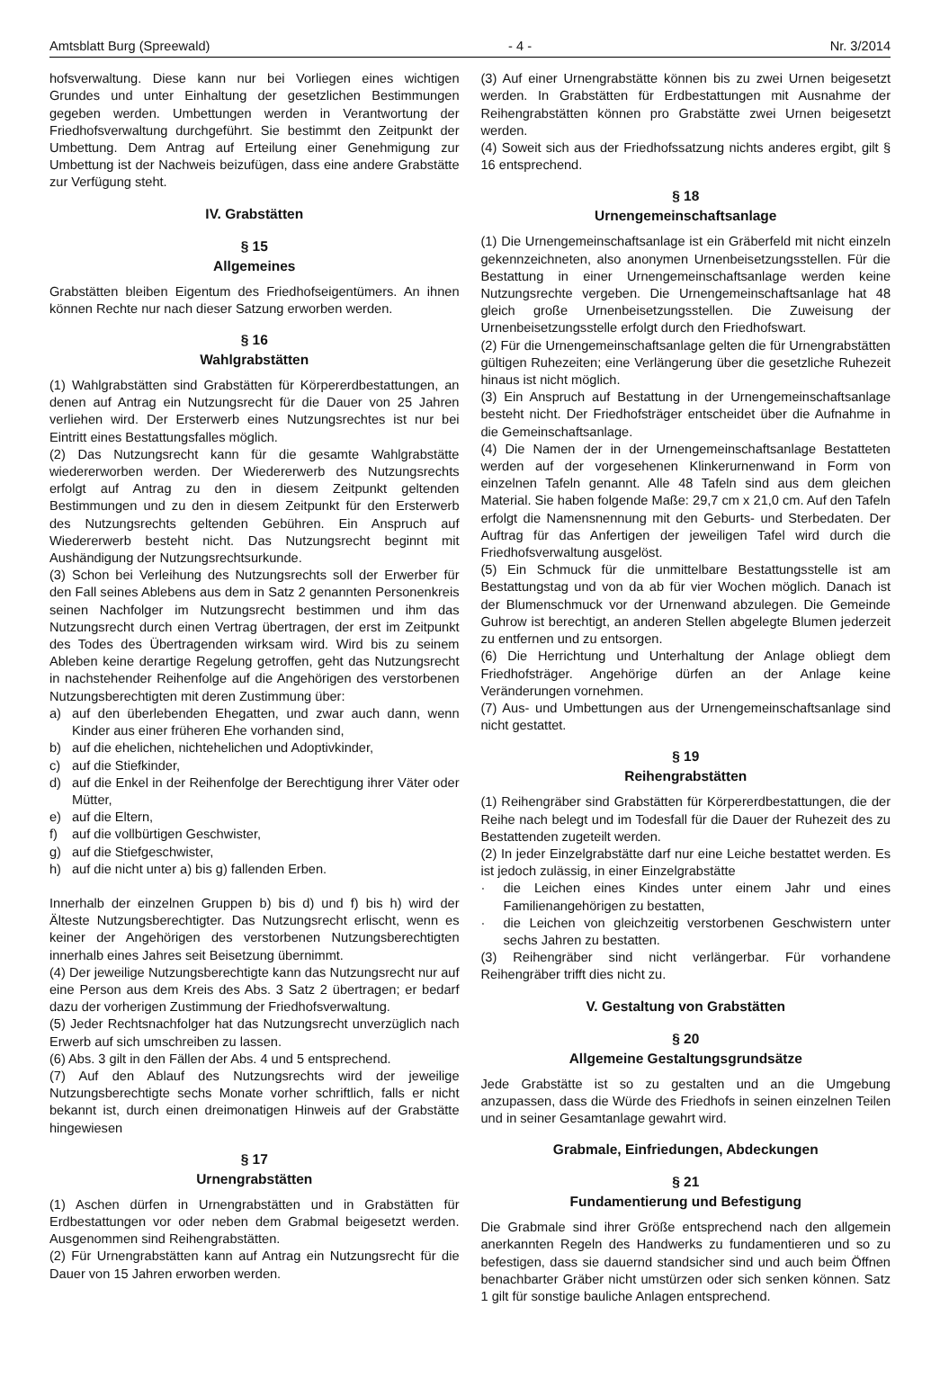Amtsblatt Burg (Spreewald) - 4 - Nr. 3/2014
hofsverwaltung. Diese kann nur bei Vorliegen eines wichtigen Grundes und unter Einhaltung der gesetzlichen Bestimmungen gegeben werden. Umbettungen werden in Verantwortung der Friedhofsverwaltung durchgeführt. Sie bestimmt den Zeitpunkt der Umbettung. Dem Antrag auf Erteilung einer Genehmigung zur Umbettung ist der Nachweis beizufügen, dass eine andere Grabstätte zur Verfügung steht.
IV. Grabstätten
§ 15
Allgemeines
Grabstätten bleiben Eigentum des Friedhofseigentümers. An ihnen können Rechte nur nach dieser Satzung erworben werden.
§ 16
Wahlgrabstätten
(1) Wahlgrabstätten sind Grabstätten für Körpererdbestattungen, an denen auf Antrag ein Nutzungsrecht für die Dauer von 25 Jahren verliehen wird. Der Ersterwerb eines Nutzungsrechtes ist nur bei Eintritt eines Bestattungsfalles möglich.
(2) Das Nutzungsrecht kann für die gesamte Wahlgrabstätte wiedererworben werden. Der Wiedererwerb des Nutzungsrechts erfolgt auf Antrag zu den in diesem Zeitpunkt geltenden Bestimmungen und zu den in diesem Zeitpunkt für den Ersterwerb des Nutzungsrechts geltenden Gebühren. Ein Anspruch auf Wiedererwerb besteht nicht. Das Nutzungsrecht beginnt mit Aushändigung der Nutzungsrechtsurkunde.
(3) Schon bei Verleihung des Nutzungsrechts soll der Erwerber für den Fall seines Ablebens aus dem in Satz 2 genannten Personenkreis seinen Nachfolger im Nutzungsrecht bestimmen und ihm das Nutzungsrecht durch einen Vertrag übertragen, der erst im Zeitpunkt des Todes des Übertragenden wirksam wird. Wird bis zu seinem Ableben keine derartige Regelung getroffen, geht das Nutzungsrecht in nachstehender Reihenfolge auf die Angehörigen des verstorbenen Nutzungsberechtigten mit deren Zustimmung über:
a) auf den überlebenden Ehegatten, und zwar auch dann, wenn Kinder aus einer früheren Ehe vorhanden sind,
b) auf die ehelichen, nichtehelichen und Adoptivkinder,
c) auf die Stiefkinder,
d) auf die Enkel in der Reihenfolge der Berechtigung ihrer Väter oder Mütter,
e) auf die Eltern,
f) auf die vollbürtigen Geschwister,
g) auf die Stiefgeschwister,
h) auf die nicht unter a) bis g) fallenden Erben.
Innerhalb der einzelnen Gruppen b) bis d) und f) bis h) wird der Älteste Nutzungsberechtigter. Das Nutzungsrecht erlischt, wenn es keiner der Angehörigen des verstorbenen Nutzungsberechtigten innerhalb eines Jahres seit Beisetzung übernimmt.
(4) Der jeweilige Nutzungsberechtigte kann das Nutzungsrecht nur auf eine Person aus dem Kreis des Abs. 3 Satz 2 übertragen; er bedarf dazu der vorherigen Zustimmung der Friedhofsverwaltung.
(5) Jeder Rechtsnachfolger hat das Nutzungsrecht unverzüglich nach Erwerb auf sich umschreiben zu lassen.
(6) Abs. 3 gilt in den Fällen der Abs. 4 und 5 entsprechend.
(7) Auf den Ablauf des Nutzungsrechts wird der jeweilige Nutzungsberechtigte sechs Monate vorher schriftlich, falls er nicht bekannt ist, durch einen dreimonatigen Hinweis auf der Grabstätte hingewiesen
§ 17
Urnengrabstätten
(1) Aschen dürfen in Urnengrabstätten und in Grabstätten für Erdbestattungen vor oder neben dem Grabmal beigesetzt werden. Ausgenommen sind Reihengrabstätten.
(2) Für Urnengrabstätten kann auf Antrag ein Nutzungsrecht für die Dauer von 15 Jahren erworben werden.
(3) Auf einer Urnengrabstätte können bis zu zwei Urnen beigesetzt werden. In Grabstätten für Erdbestattungen mit Ausnahme der Reihengrabstätten können pro Grabstätte zwei Urnen beigesetzt werden.
(4) Soweit sich aus der Friedhofssatzung nichts anderes ergibt, gilt § 16 entsprechend.
§ 18
Urnengemeinschaftsanlage
(1) Die Urnengemeinschaftsanlage ist ein Gräberfeld mit nicht einzeln gekennzeichneten, also anonymen Urnenbeisetzungsstellen. Für die Bestattung in einer Urnengemeinschaftsanlage werden keine Nutzungsrechte vergeben. Die Urnengemeinschaftsanlage hat 48 gleich große Urnenbeisetzungsstellen. Die Zuweisung der Urnenbeisetzungsstelle erfolgt durch den Friedhofswart.
(2) Für die Urnengemeinschaftsanlage gelten die für Urnengrabstätten gültigen Ruhezeiten; eine Verlängerung über die gesetzliche Ruhezeit hinaus ist nicht möglich.
(3) Ein Anspruch auf Bestattung in der Urnengemeinschaftsanlage besteht nicht. Der Friedhofsträger entscheidet über die Aufnahme in die Gemeinschaftsanlage.
(4) Die Namen der in der Urnengemeinschaftsanlage Bestatteten werden auf der vorgesehenen Klinkerurnenwand in Form von einzelnen Tafeln genannt. Alle 48 Tafeln sind aus dem gleichen Material. Sie haben folgende Maße: 29,7 cm x 21,0 cm. Auf den Tafeln erfolgt die Namensnennung mit den Geburts- und Sterbedaten. Der Auftrag für das Anfertigen der jeweiligen Tafel wird durch die Friedhofsverwaltung ausgelöst.
(5) Ein Schmuck für die unmittelbare Bestattungsstelle ist am Bestattungstag und von da ab für vier Wochen möglich. Danach ist der Blumenschmuck vor der Urnenwand abzulegen. Die Gemeinde Guhrow ist berechtigt, an anderen Stellen abgelegte Blumen jederzeit zu entfernen und zu entsorgen.
(6) Die Herrichtung und Unterhaltung der Anlage obliegt dem Friedhofsträger. Angehörige dürfen an der Anlage keine Veränderungen vornehmen.
(7) Aus- und Umbettungen aus der Urnengemeinschaftsanlage sind nicht gestattet.
§ 19
Reihengrabstätten
(1) Reihengräber sind Grabstätten für Körpererdbestattungen, die der Reihe nach belegt und im Todesfall für die Dauer der Ruhezeit des zu Bestattenden zugeteilt werden.
(2) In jeder Einzelgrabstätte darf nur eine Leiche bestattet werden. Es ist jedoch zulässig, in einer Einzelgrabstätte
· die Leichen eines Kindes unter einem Jahr und eines Familienangehörigen zu bestatten,
· die Leichen von gleichzeitig verstorbenen Geschwistern unter sechs Jahren zu bestatten.
(3) Reihengräber sind nicht verlängerbar. Für vorhandene Reihengräber trifft dies nicht zu.
V. Gestaltung von Grabstätten
§ 20
Allgemeine Gestaltungsgrundsätze
Jede Grabstätte ist so zu gestalten und an die Umgebung anzupassen, dass die Würde des Friedhofs in seinen einzelnen Teilen und in seiner Gesamtanlage gewahrt wird.
Grabmale, Einfriedungen, Abdeckungen
§ 21
Fundamentierung und Befestigung
Die Grabmale sind ihrer Größe entsprechend nach den allgemein anerkannten Regeln des Handwerks zu fundamentieren und so zu befestigen, dass sie dauernd standsicher sind und auch beim Öffnen benachbarter Gräber nicht umstürzen oder sich senken können. Satz 1 gilt für sonstige bauliche Anlagen entsprechend.